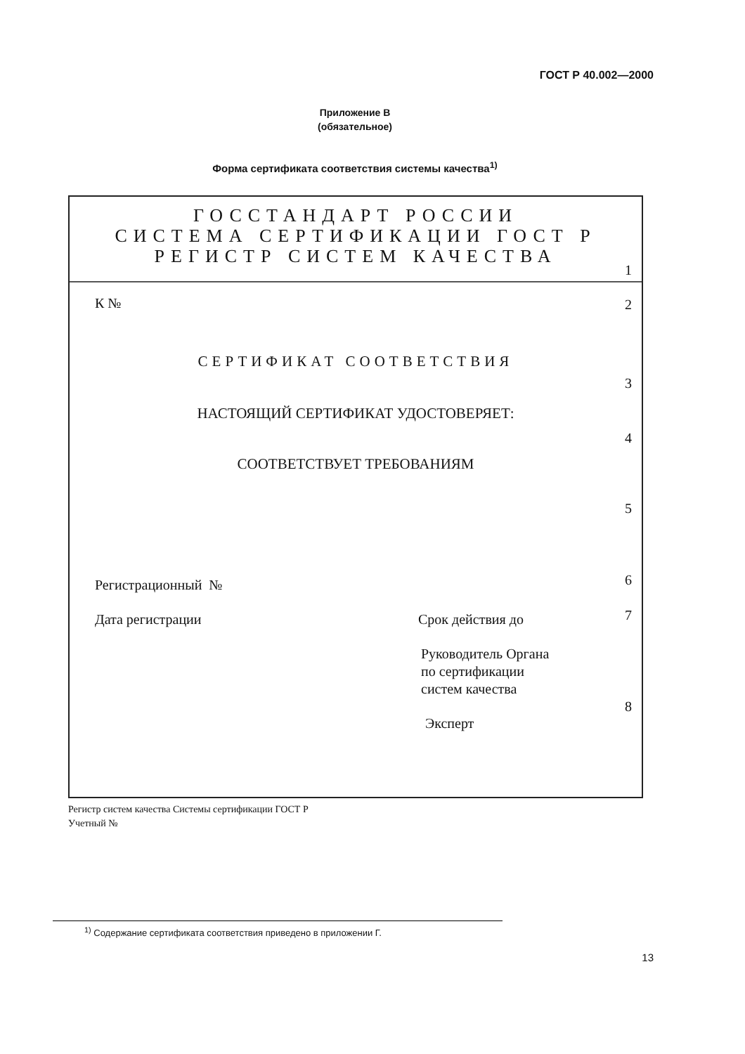ГОСТ Р 40.002—2000
Приложение В
(обязательное)
Форма сертификата соответствия системы качества<sup>1)</sup>
ГОССТАНДАРТ РОССИИ
СИСТЕМА СЕРТИФИКАЦИИ ГОСТ Р
РЕГИСТР СИСТЕМ КАЧЕСТВА
1
К № 2
СЕРТИФИКАТ СООТВЕТСТВИЯ
3
НАСТОЯЩИЙ СЕРТИФИКАТ УДОСТОВЕРЯЕТ:
4
СООТВЕТСТВУЕТ ТРЕБОВАНИЯМ
5
Регистрационный № 6
Дата регистрации Срок действия до 7
Руководитель Органа
по сертификации
систем качества
8
Эксперт
Регистр систем качества Системы сертификации ГОСТ Р
Учетный №
<sup>1)</sup> Содержание сертификата соответствия приведено в приложении Г.
13